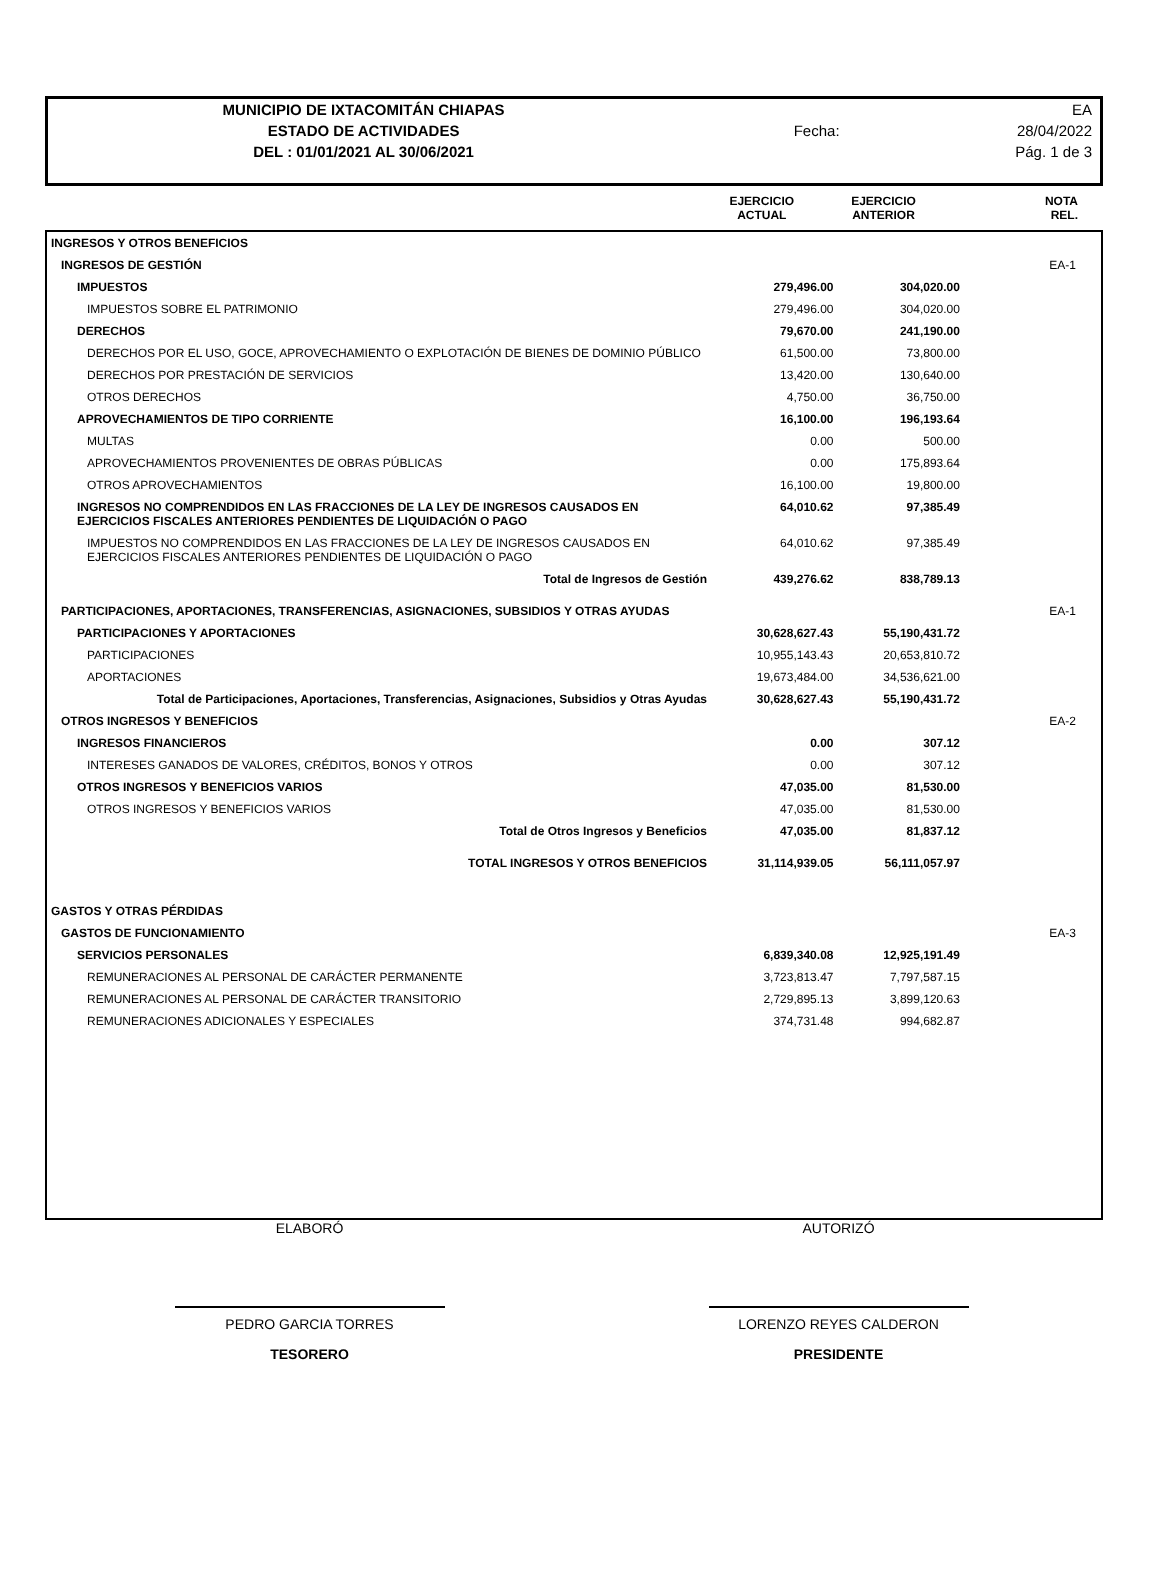| MUNICIPIO DE IXTACOMITÁN CHIAPAS | | EA |
| ESTADO DE ACTIVIDADES | Fecha: | 28/04/2022 |
| DEL : 01/01/2021 AL 30/06/2021 | | Pág. 1 de 3 |
| | EJERCICIO ACTUAL | EJERCICIO ANTERIOR | NOTA REL. |
| --- | --- | --- | --- |
| INGRESOS Y OTROS BENEFICIOS | | | |
| INGRESOS DE GESTIÓN | | | EA-1 |
| IMPUESTOS | 279,496.00 | 304,020.00 | |
| IMPUESTOS SOBRE EL PATRIMONIO | 279,496.00 | 304,020.00 | |
| DERECHOS | 79,670.00 | 241,190.00 | |
| DERECHOS POR EL USO, GOCE, APROVECHAMIENTO O EXPLOTACIÓN DE BIENES DE DOMINIO PÚBLICO | 61,500.00 | 73,800.00 | |
| DERECHOS POR PRESTACIÓN DE SERVICIOS | 13,420.00 | 130,640.00 | |
| OTROS DERECHOS | 4,750.00 | 36,750.00 | |
| APROVECHAMIENTOS DE TIPO CORRIENTE | 16,100.00 | 196,193.64 | |
| MULTAS | 0.00 | 500.00 | |
| APROVECHAMIENTOS PROVENIENTES DE OBRAS PÚBLICAS | 0.00 | 175,893.64 | |
| OTROS APROVECHAMIENTOS | 16,100.00 | 19,800.00 | |
| INGRESOS NO COMPRENDIDOS EN LAS FRACCIONES DE LA LEY DE INGRESOS CAUSADOS EN EJERCICIOS FISCALES ANTERIORES PENDIENTES DE LIQUIDACIÓN O PAGO | 64,010.62 | 97,385.49 | |
| IMPUESTOS NO COMPRENDIDOS EN LAS FRACCIONES DE LA LEY DE INGRESOS CAUSADOS EN EJERCICIOS FISCALES ANTERIORES PENDIENTES DE LIQUIDACIÓN O PAGO | 64,010.62 | 97,385.49 | |
| Total de Ingresos de Gestión | 439,276.62 | 838,789.13 | |
| PARTICIPACIONES, APORTACIONES, TRANSFERENCIAS, ASIGNACIONES, SUBSIDIOS Y OTRAS AYUDAS | | | EA-1 |
| PARTICIPACIONES Y APORTACIONES | 30,628,627.43 | 55,190,431.72 | |
| PARTICIPACIONES | 10,955,143.43 | 20,653,810.72 | |
| APORTACIONES | 19,673,484.00 | 34,536,621.00 | |
| Total de Participaciones, Aportaciones, Transferencias, Asignaciones, Subsidios y Otras Ayudas | 30,628,627.43 | 55,190,431.72 | |
| OTROS INGRESOS Y BENEFICIOS | | | EA-2 |
| INGRESOS FINANCIEROS | 0.00 | 307.12 | |
| INTERESES GANADOS DE VALORES, CRÉDITOS, BONOS Y OTROS | 0.00 | 307.12 | |
| OTROS INGRESOS Y BENEFICIOS VARIOS | 47,035.00 | 81,530.00 | |
| OTROS INGRESOS Y BENEFICIOS VARIOS | 47,035.00 | 81,530.00 | |
| Total de Otros Ingresos y Beneficios | 47,035.00 | 81,837.12 | |
| TOTAL INGRESOS Y OTROS BENEFICIOS | 31,114,939.05 | 56,111,057.97 | |
| GASTOS Y OTRAS PÉRDIDAS | | | |
| GASTOS DE FUNCIONAMIENTO | | | EA-3 |
| SERVICIOS PERSONALES | 6,839,340.08 | 12,925,191.49 | |
| REMUNERACIONES AL PERSONAL DE CARÁCTER PERMANENTE | 3,723,813.47 | 7,797,587.15 | |
| REMUNERACIONES AL PERSONAL DE CARÁCTER TRANSITORIO | 2,729,895.13 | 3,899,120.63 | |
| REMUNERACIONES ADICIONALES Y ESPECIALES | 374,731.48 | 994,682.87 | |
ELABORÓ AUTORIZÓ
PEDRO GARCIA TORRES
TESORERO
LORENZO REYES CALDERON
PRESIDENTE